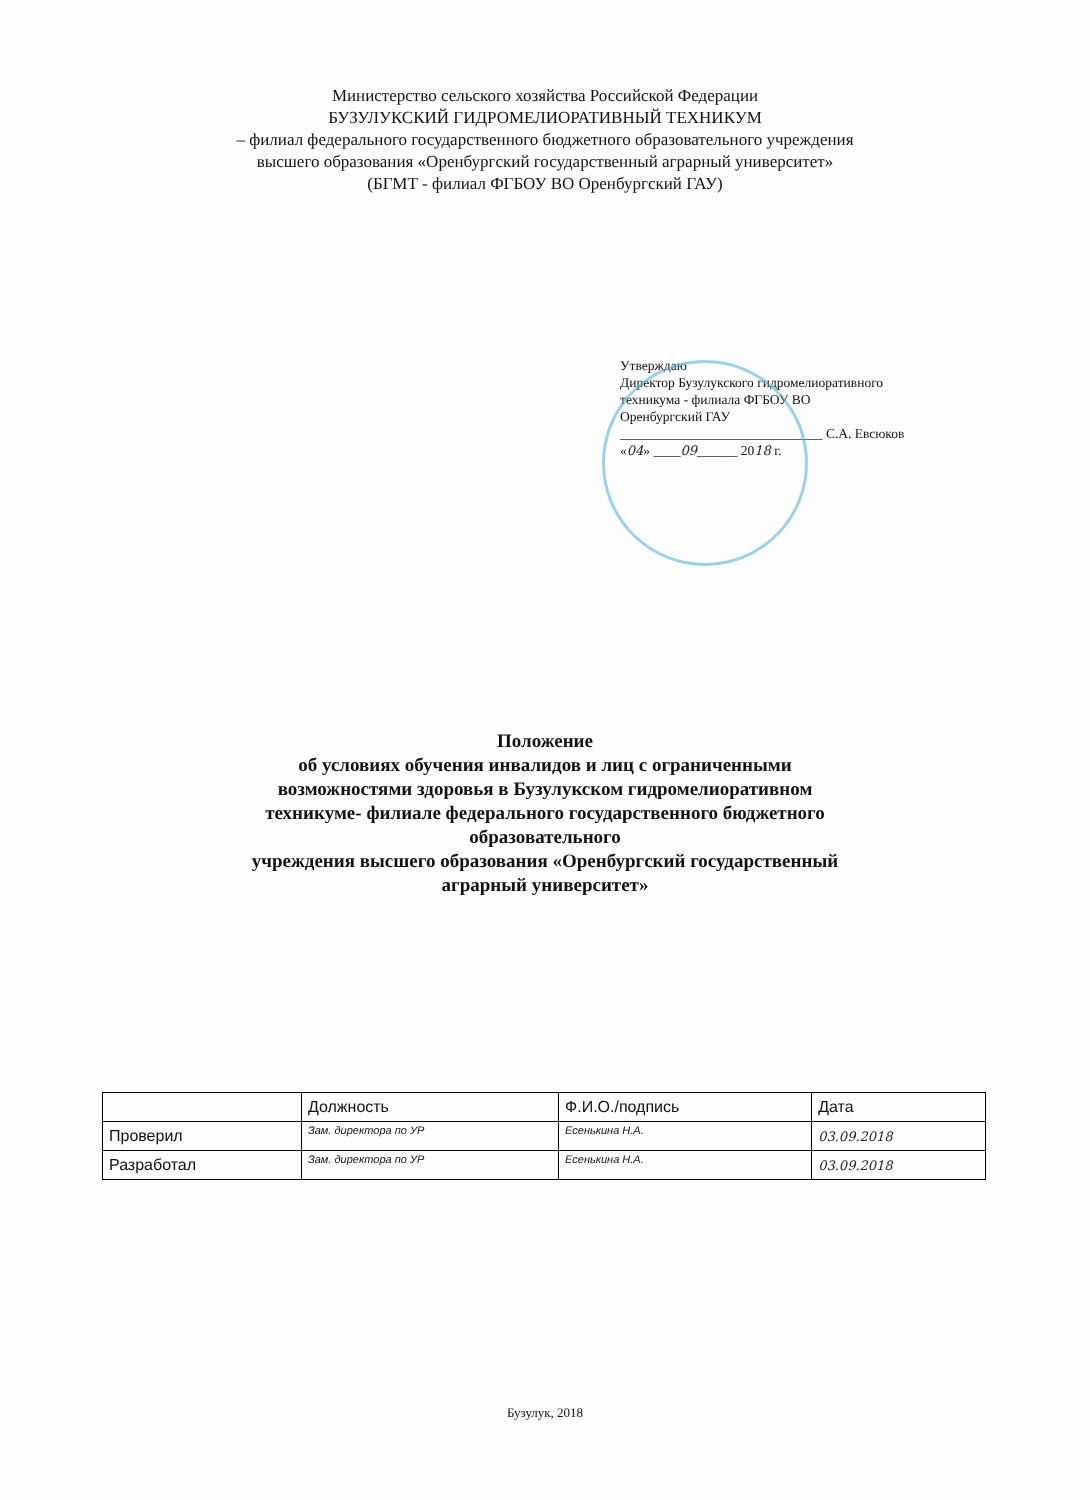Министерство сельского хозяйства Российской Федерации
БУЗУЛУКСКИЙ ГИДРОМЕЛИОРАТИВНЫЙ ТЕХНИКУМ
– филиал федерального государственного бюджетного образовательного учреждения
высшего образования «Оренбургский государственный аграрный университет»
(БГМТ - филиал ФГБОУ ВО Оренбургский ГАУ)
Утверждаю
Директор Бузулукского гидромелиоративного
техникума - филиала ФГБОУ ВО
Оренбургский ГАУ
______________________________ С.А. Евсюков
«04» ____09______ 2018 г.
Положение
об условиях обучения инвалидов и лиц с ограниченными
возможностями здоровья в Бузулукском гидромелиоративном
техникуме- филиале федерального государственного бюджетного
образовательного
учреждения высшего образования «Оренбургский государственный
аграрный университет»
| | Должность | Ф.И.О./подпись | Дата |
| --- | --- | --- | --- |
| Проверил | Зам. директора по УР | Есенькина Н.А. | 03.09.2018 |
| Разработал | Зам. директора по УР | Есенькина Н.А. | 03.09.2018 |
Бузулук, 2018